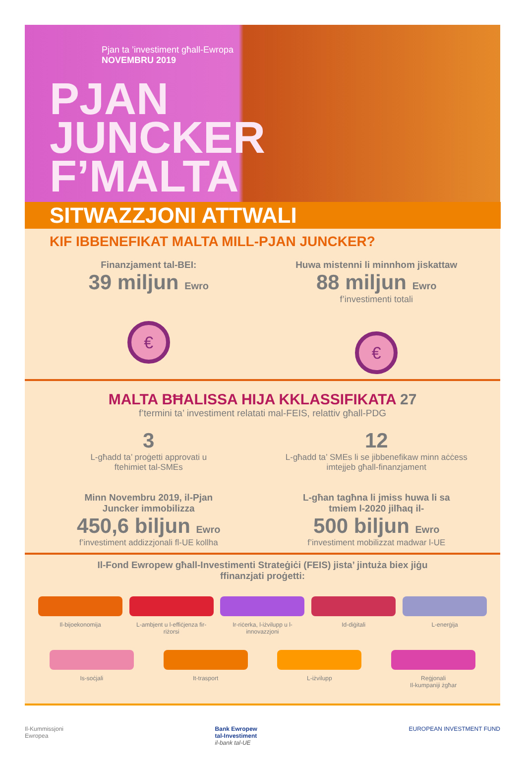Pjan ta ’investiment għall-Ewropa
NOVEMBRU 2019
PJAN
JUNCKER
F’MALTA
SITWAZZJONI ATTWALI
KIF IBBENEFIKAT MALTA MILL-PJAN JUNCKER?
Finanzjament tal-BEI:
39 miljun Ewro
€
Huwa mistenni li minnhom jiskattaw
88 miljun Ewro
f’investimenti totali
€
MALTA BĦALISSA HIJA KKLASSIFIKATA 27
f’termini ta’ investiment relatati mal-FEIS, relattiv għall-PDG
3
L-għadd ta’ proġetti approvati u
ftehimiet tal-SMEs
12
L-għadd ta’ SMEs li se jibbenefikaw minn aċċess
imtejjeb għall-finanzjament
Minn Novembru 2019, il-Pjan
Juncker immobilizza
450,6 biljun Ewro
f’investiment addizzjonali fl-UE kollha
L-għan tagħna li jmiss huwa li sa
tmiem l-2020 jilħaq il-
500 biljun Ewro
f’investiment mobilizzat madwar l-UE
Il-Fond Ewropew għall-Investimenti Strateġiċi (FEIS) jista’ jintuża biex jiġu
ffinanzjati proġetti:
Il-bijoekonomija
L-ambjent u l-effiċjenza fir-riżorsi
Ir-riċerka, l-iżvilupp u l-innovazzjoni
Id-diġitali
L-enerġija
Is-soċjali
It-trasport
L-iżvilupp
Reġjonali
Il-kumpaniji żgħar
Il-Kummissjoni
Ewropea
Bank Ewropew
tal-Investiment
il-bank tal-UE
EUROPEAN INVESTMENT FUND